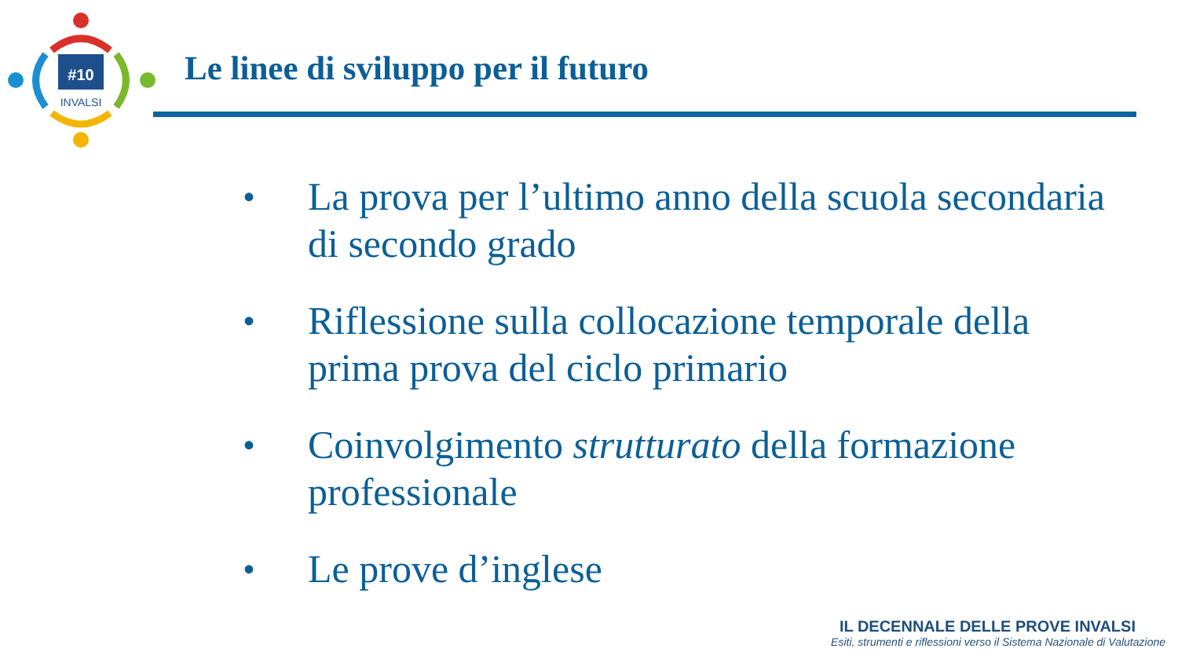#10
INVALSI
Le linee di sviluppo per il futuro
• La prova per l’ultimo anno della scuola secondaria di secondo grado
• Riflessione sulla collocazione temporale della prima prova del ciclo primario
• Coinvolgimento strutturato della formazione professionale
• Le prove d’inglese
IL DECENNALE DELLE PROVE INVALSI
Esiti, strumenti e riflessioni verso il Sistema Nazionale di Valutazione